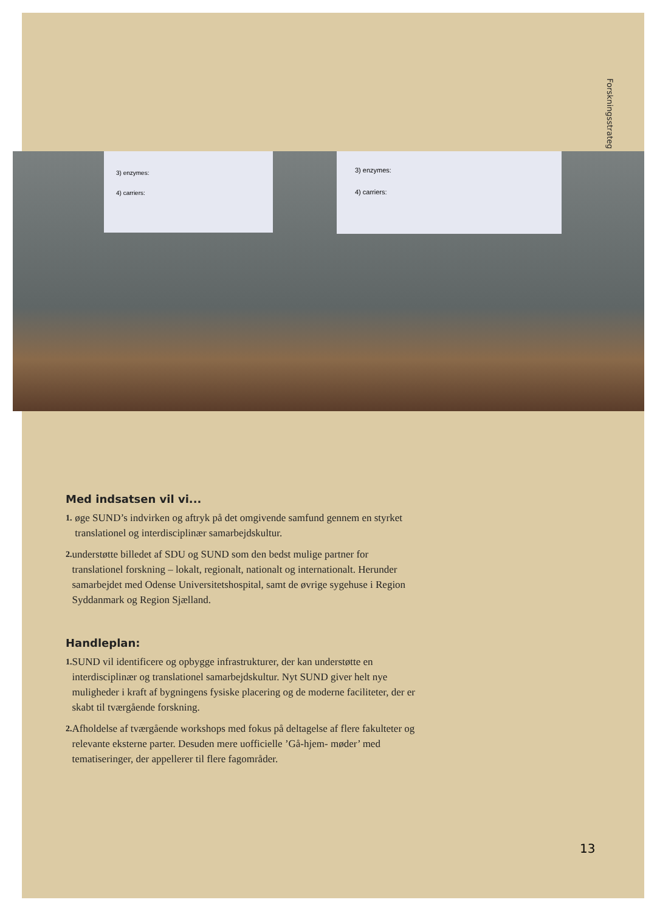Forskningsstrateg
3) enzymes:
4) carriers:
3) enzymes:
4) carriers:
Med indsatsen vil vi...
1. øge SUND’s indvirken og aftryk på det omgivende samfund gennem en styrket translationel og interdisciplinær samarbejdskultur.
2. understøtte billedet af SDU og SUND som den bedst mulige partner for translationel forskning – lokalt, regionalt, nationalt og internationalt. Herunder samarbejdet med Odense Universitetshospital, samt de øvrige sygehuse i Region Syddanmark og Region Sjælland.
Handleplan:
1. SUND vil identificere og opbygge infrastrukturer, der kan understøtte en interdisciplinær og translationel samarbejdskultur. Nyt SUND giver helt nye muligheder i kraft af bygningens fysiske placering og de moderne faciliteter, der er skabt til tværgående forskning.
2. Afholdelse af tværgående workshops med fokus på deltagelse af flere fakulteter og relevante eksterne parter. Desuden mere uofficielle ’Gå-hjem- møder’ med tematiseringer, der appellerer til flere fagområder.
13